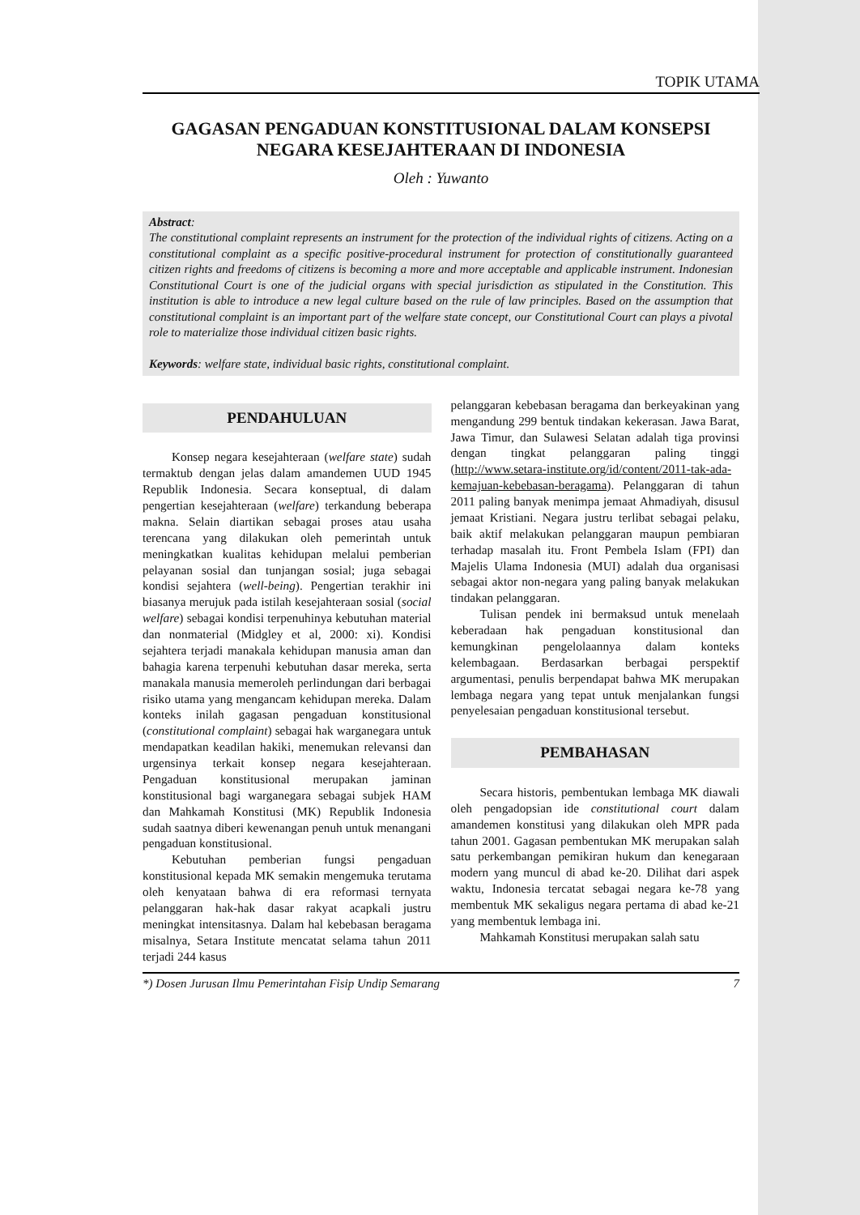TOPIK UTAMA
GAGASAN PENGADUAN KONSTITUSIONAL DALAM KONSEPSI NEGARA KESEJAHTERAAN DI INDONESIA
Oleh : Yuwanto
Abstract:
The constitutional complaint represents an instrument for the protection of the individual rights of citizens. Acting on a constitutional complaint as a specific positive-procedural instrument for protection of constitutionally guaranteed citizen rights and freedoms of citizens is becoming a more and more acceptable and applicable instrument. Indonesian Constitutional Court is one of the judicial organs with special jurisdiction as stipulated in the Constitution. This institution is able to introduce a new legal culture based on the rule of law principles. Based on the assumption that constitutional complaint is an important part of the welfare state concept, our Constitutional Court can plays a pivotal role to materialize those individual citizen basic rights.
Keywords: welfare state, individual basic rights, constitutional complaint.
PENDAHULUAN
Konsep negara kesejahteraan (welfare state) sudah termaktub dengan jelas dalam amandemen UUD 1945 Republik Indonesia. Secara konseptual, di dalam pengertian kesejahteraan (welfare) terkandung beberapa makna. Selain diartikan sebagai proses atau usaha terencana yang dilakukan oleh pemerintah untuk meningkatkan kualitas kehidupan melalui pemberian pelayanan sosial dan tunjangan sosial; juga sebagai kondisi sejahtera (well-being). Pengertian terakhir ini biasanya merujuk pada istilah kesejahteraan sosial (social welfare) sebagai kondisi terpenuhinya kebutuhan material dan nonmaterial (Midgley et al, 2000: xi). Kondisi sejahtera terjadi manakala kehidupan manusia aman dan bahagia karena terpenuhi kebutuhan dasar mereka, serta manakala manusia memeroleh perlindungan dari berbagai risiko utama yang mengancam kehidupan mereka. Dalam konteks inilah gagasan pengaduan konstitusional (constitutional complaint) sebagai hak warganegara untuk mendapatkan keadilan hakiki, menemukan relevansi dan urgensinya terkait konsep negara kesejahteraan. Pengaduan konstitusional merupakan jaminan konstitusional bagi warganegara sebagai subjek HAM dan Mahkamah Konstitusi (MK) Republik Indonesia sudah saatnya diberi kewenangan penuh untuk menangani pengaduan konstitusional.
Kebutuhan pemberian fungsi pengaduan konstitusional kepada MK semakin mengemuka terutama oleh kenyataan bahwa di era reformasi ternyata pelanggaran hak-hak dasar rakyat acapkali justru meningkat intensitasnya. Dalam hal kebebasan beragama misalnya, Setara Institute mencatat selama tahun 2011 terjadi 244 kasus
pelanggaran kebebasan beragama dan berkeyakinan yang mengandung 299 bentuk tindakan kekerasan. Jawa Barat, Jawa Timur, dan Sulawesi Selatan adalah tiga provinsi dengan tingkat pelanggaran paling tinggi (http://www.setara-institute.org/id/content/2011-tak-ada-kemajuan-kebebasan-beragama). Pelanggaran di tahun 2011 paling banyak menimpa jemaat Ahmadiyah, disusul jemaat Kristiani. Negara justru terlibat sebagai pelaku, baik aktif melakukan pelanggaran maupun pembiaran terhadap masalah itu. Front Pembela Islam (FPI) dan Majelis Ulama Indonesia (MUI) adalah dua organisasi sebagai aktor non-negara yang paling banyak melakukan tindakan pelanggaran.
Tulisan pendek ini bermaksud untuk menelaah keberadaan hak pengaduan konstitusional dan kemungkinan pengelolaannya dalam konteks kelembagaan. Berdasarkan berbagai perspektif argumentasi, penulis berpendapat bahwa MK merupakan lembaga negara yang tepat untuk menjalankan fungsi penyelesaian pengaduan konstitusional tersebut.
PEMBAHASAN
Secara historis, pembentukan lembaga MK diawali oleh pengadopsian ide constitutional court dalam amandemen konstitusi yang dilakukan oleh MPR pada tahun 2001. Gagasan pembentukan MK merupakan salah satu perkembangan pemikiran hukum dan kenegaraan modern yang muncul di abad ke-20. Dilihat dari aspek waktu, Indonesia tercatat sebagai negara ke-78 yang membentuk MK sekaligus negara pertama di abad ke-21 yang membentuk lembaga ini.
Mahkamah Konstitusi merupakan salah satu
*) Dosen Jurusan Ilmu Pemerintahan Fisip Undip Semarang 7